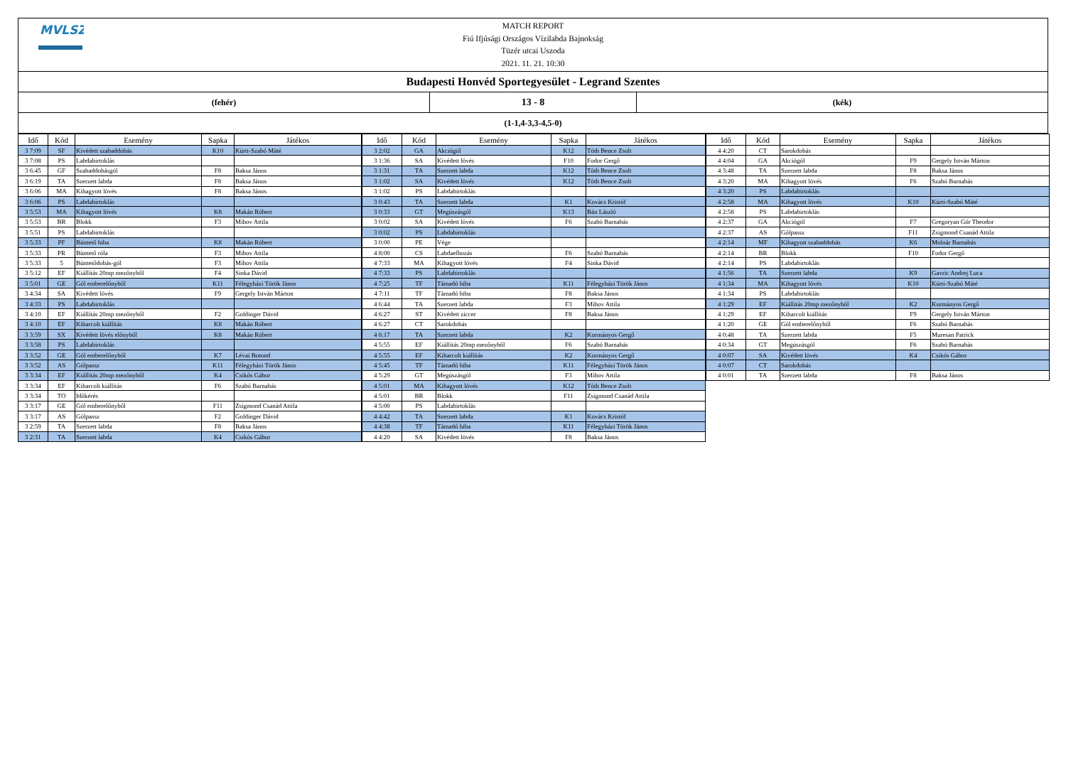MVLSZ
MATCH REPORT
Fiú Ifjúsági Országos Vízilabda Bajnokság
Tüzér utcai Uszoda
2021. 11. 21. 10:30
Budapesti Honvéd Sportegyesület - Legrand Szentes
(fehér)
13 - 8
(kék)
(1-1,4-3,3-4,5-0)
| Idő | Kód | Esemény | Sapka | Játékos |
| --- | --- | --- | --- | --- |
| 3 7:09 | SF | Kivédett szabaddobás | K10 | Kürti-Szabó Máté |
| 3 7:08 | PS | Labdabirtoklás | | |
| 3 6:45 | GF | Szabaddobásgól | F8 | Baksa János |
| 3 6:19 | TA | Szerzett labda | F8 | Baksa János |
| 3 6:06 | MA | Kihagyott lövés | F8 | Baksa János |
| 3 6:06 | PS | Labdabirtoklás | | |
| 3 5:53 | MA | Kihagyott lövés | K8 | Makán Róbert |
| 3 5:53 | BR | Blokk | F3 | Mihov Attila |
| 3 5:51 | PS | Labdabirtoklás | | |
| 3 5:33 | PF | Büntető hiba | K8 | Makán Róbert |
| 3 5:33 | PR | Büntető róla | F3 | Mihov Attila |
| 3 5:33 | 5 | Büntetődobás-gól | F3 | Mihov Attila |
| 3 5:12 | EF | Kiállítás 20mp mezőnyből | F4 | Sinka Dávid |
| 3 5:01 | GE | Gól emberelőnyből | K11 | Félegyházi Török János |
| 3 4:34 | SA | Kivédett lövés | F9 | Gergely István Márton |
| 3 4:33 | PS | Labdabirtoklás | | |
| 3 4:10 | EF | Kiállítás 20mp mezőnyből | F2 | Goldinger Dávid |
| 3 4:10 | EF | Kiharcolt kiállítás | K8 | Makán Róbert |
| 3 3:59 | SX | Kivédett lövés előnyből | K8 | Makán Róbert |
| 3 3:58 | PS | Labdabirtoklás | | |
| 3 3:52 | GE | Gól emberelőnyből | K7 | Lévai Botond |
| 3 3:52 | AS | Gólpassz | K11 | Félegyházi Török János |
| 3 3:34 | EF | Kiállítás 20mp mezőnyből | K4 | Csikós Gábor |
| 3 3:34 | EF | Kiharcolt kiállítás | F6 | Szabó Barnabás |
| 3 3:34 | TO | Időkérés | | |
| 3 3:17 | GE | Gól emberelőnyből | F11 | Zsigmond Csanád Attila |
| 3 3:17 | AS | Gólpassz | F2 | Goldinger Dávid |
| 3 2:59 | TA | Szerzett labda | F8 | Baksa János |
| 3 2:31 | TA | Szerzett labda | K4 | Csikós Gábor |
| Idő | Kód | Esemény | Sapka | Játékos |
| --- | --- | --- | --- | --- |
| 3 2:02 | GA | Akciógól | K12 | Tóth Bence Zsolt |
| 3 1:36 | SA | Kivédett lövés | F10 | Fodor Gergő |
| 3 1:31 | TA | Szerzett labda | K12 | Tóth Bence Zsolt |
| 3 1:02 | SA | Kivédett lövés | K12 | Tóth Bence Zsolt |
| 3 1:02 | PS | Labdabirtoklás | | |
| 3 0:43 | TA | Szerzett labda | K1 | Kovács Kristóf |
| 3 0:33 | GT | Megúszásgól | K13 | Bán László |
| 3 0:02 | SA | Kivédett lövés | F6 | Szabó Barnabás |
| 3 0:02 | PS | Labdabirtoklás | | |
| 3 0:00 | PE | Vége | | |
| 4 8:00 | CS | Labdaelhozás | F6 | Szabó Barnabás |
| 4 7:33 | MA | Kihagyott lövés | F4 | Sinka Dávid |
| 4 7:33 | PS | Labdabirtoklás | | |
| 4 7:25 | TF | Támadó hiba | K11 | Félegyházi Török János |
| 4 7:11 | TF | Támadó hiba | F8 | Baksa János |
| 4 6:44 | TA | Szerzett labda | F3 | Mihov Attila |
| 4 6:27 | ST | Kivédett ziccer | F8 | Baksa János |
| 4 6:27 | CT | Sarokdobás | | |
| 4 6:17 | TA | Szerzett labda | K2 | Kormányos Gergő |
| 4 5:55 | EF | Kiállítás 20mp mezőnyből | F6 | Szabó Barnabás |
| 4 5:55 | EF | Kiharcolt kiállítás | K2 | Kormányos Gergő |
| 4 5:45 | TF | Támadó hiba | K11 | Félegyházi Török János |
| 4 5:29 | GT | Megúszásgól | F3 | Mihov Attila |
| 4 5:01 | MA | Kihagyott lövés | K12 | Tóth Bence Zsolt |
| 4 5:01 | BR | Blokk | F11 | Zsigmond Csanád Attila |
| 4 5:00 | PS | Labdabirtoklás | | |
| 4 4:42 | TA | Szerzett labda | K1 | Kovács Kristóf |
| 4 4:38 | TF | Támadó hiba | K11 | Félegyházi Török János |
| 4 4:20 | SA | Kivédett lövés | F8 | Baksa János |
| Idő | Kód | Esemény | Sapka | Játékos |
| --- | --- | --- | --- | --- |
| 4 4:20 | CT | Sarokdobás | | |
| 4 4:04 | GA | Akciógól | F9 | Gergely István Márton |
| 4 3:48 | TA | Szerzett labda | F8 | Baksa János |
| 4 3:20 | MA | Kihagyott lövés | F6 | Szabó Barnabás |
| 4 3:20 | PS | Labdabirtoklás | | |
| 4 2:58 | MA | Kihagyott lövés | K10 | Kürti-Szabó Máté |
| 4 2:58 | PS | Labdabirtoklás | | |
| 4 2:37 | GA | Akciógól | F7 | Gregoryan Gór Theodor |
| 4 2:37 | AS | Gólpassz | F11 | Zsigmond Csanád Attila |
| 4 2:14 | MF | Kihagyott szabaddobás | K6 | Molnár Barnabás |
| 4 2:14 | BR | Blokk | F10 | Fodor Gergő |
| 4 2:14 | PS | Labdabirtoklás | | |
| 4 1:56 | TA | Szerzett labda | K9 | Gavric Andrej Luca |
| 4 1:34 | MA | Kihagyott lövés | K10 | Kürti-Szabó Máté |
| 4 1:34 | PS | Labdabirtoklás | | |
| 4 1:29 | EF | Kiállítás 20mp mezőnyből | K2 | Kormányos Gergő |
| 4 1:29 | EF | Kiharcolt kiállítás | F9 | Gergely István Márton |
| 4 1:20 | GE | Gól emberelőnyből | F6 | Szabó Barnabás |
| 4 0:48 | TA | Szerzett labda | F5 | Muresan Patrick |
| 4 0:34 | GT | Megúszásgól | F6 | Szabó Barnabás |
| 4 0:07 | SA | Kivédett lövés | K4 | Csikós Gábor |
| 4 0:07 | CT | Sarokdobás | | |
| 4 0:01 | TA | Szerzett labda | F8 | Baksa János |